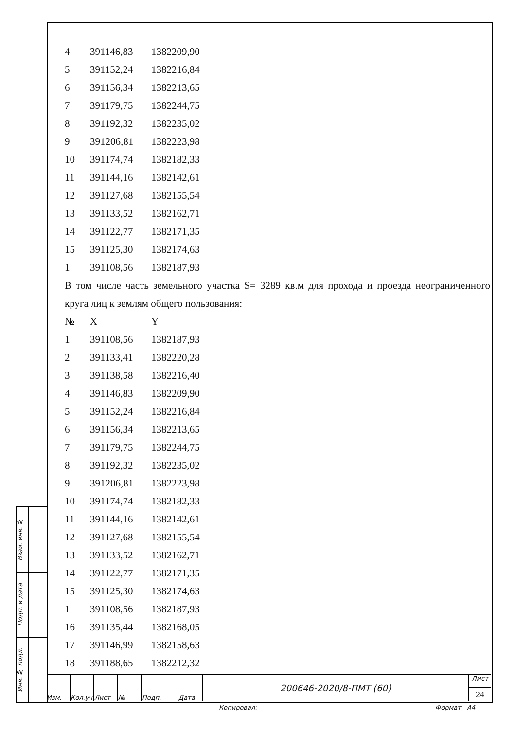| 4 | 391146,83 | 1382209,90 |
| 5 | 391152,24 | 1382216,84 |
| 6 | 391156,34 | 1382213,65 |
| 7 | 391179,75 | 1382244,75 |
| 8 | 391192,32 | 1382235,02 |
| 9 | 391206,81 | 1382223,98 |
| 10 | 391174,74 | 1382182,33 |
| 11 | 391144,16 | 1382142,61 |
| 12 | 391127,68 | 1382155,54 |
| 13 | 391133,52 | 1382162,71 |
| 14 | 391122,77 | 1382171,35 |
| 15 | 391125,30 | 1382174,63 |
| 1 | 391108,56 | 1382187,93 |
В том числе часть земельного участка S= 3289 кв.м для прохода и проезда неограниченного круга лиц к землям общего пользования:
| № | X | Y |
| --- | --- | --- |
| 1 | 391108,56 | 1382187,93 |
| 2 | 391133,41 | 1382220,28 |
| 3 | 391138,58 | 1382216,40 |
| 4 | 391146,83 | 1382209,90 |
| 5 | 391152,24 | 1382216,84 |
| 6 | 391156,34 | 1382213,65 |
| 7 | 391179,75 | 1382244,75 |
| 8 | 391192,32 | 1382235,02 |
| 9 | 391206,81 | 1382223,98 |
| 10 | 391174,74 | 1382182,33 |
| 11 | 391144,16 | 1382142,61 |
| 12 | 391127,68 | 1382155,54 |
| 13 | 391133,52 | 1382162,71 |
| 14 | 391122,77 | 1382171,35 |
| 15 | 391125,30 | 1382174,63 |
| 1 | 391108,56 | 1382187,93 |
| 16 | 391135,44 | 1382168,05 |
| 17 | 391146,99 | 1382158,63 |
| 18 | 391188,65 | 1382212,32 |
Взаи. инв. №
Подп. и дата
Инв. № подл.
Изм. Кол.уч Лист № Подп. Дата
200646-2020/8-ПМТ (60)
Лист
24
Копировал: Формат A4